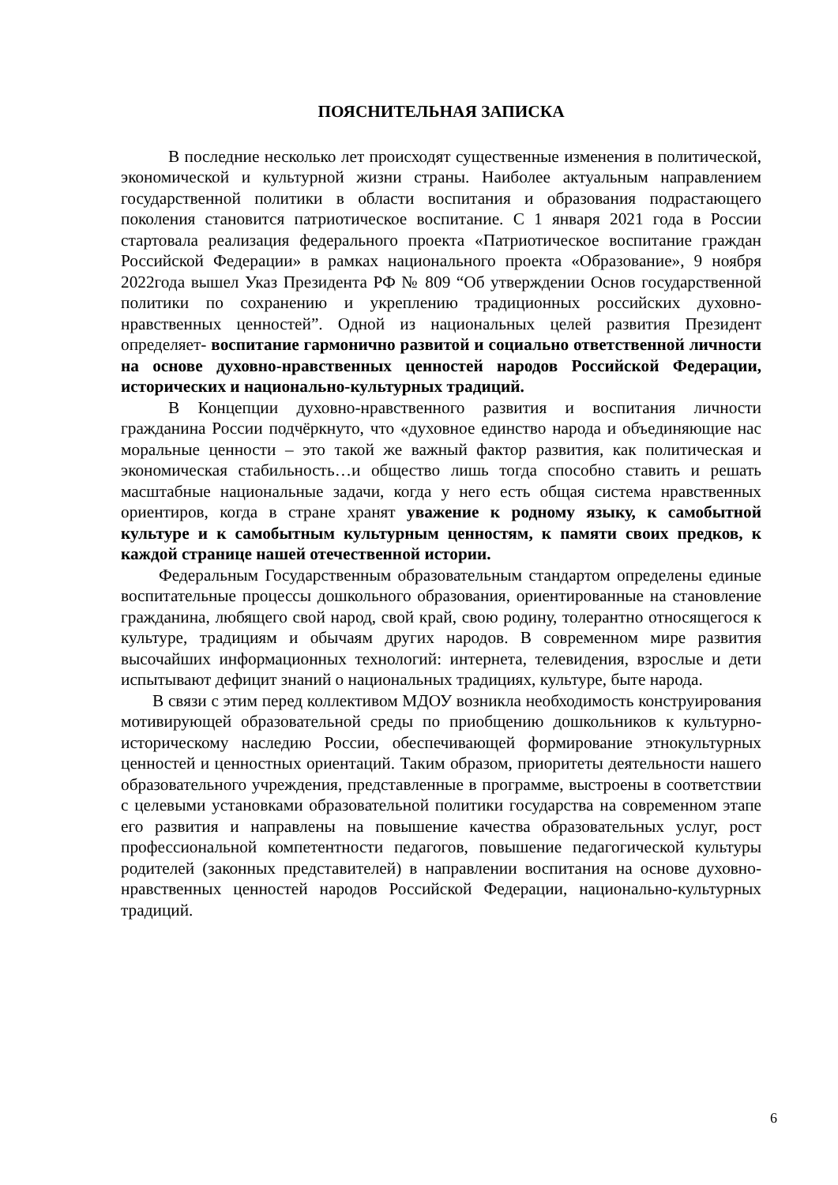ПОЯСНИТЕЛЬНАЯ ЗАПИСКА
В последние несколько лет происходят существенные изменения в политической, экономической и культурной жизни страны. Наиболее актуальным направлением государственной политики в области воспитания и образования подрастающего поколения становится патриотическое воспитание. С 1 января 2021 года в России стартовала реализация федерального проекта «Патриотическое воспитание граждан Российской Федерации» в рамках национального проекта «Образование», 9 ноября 2022года вышел Указ Президента РФ № 809 “Об утверждении Основ государственной политики по сохранению и укреплению традиционных российских духовно-нравственных ценностей”. Одной из национальных целей развития Президент определяет- воспитание гармонично развитой и социально ответственной личности на основе духовно-нравственных ценностей народов Российской Федерации, исторических и национально-культурных традиций.
В Концепции духовно-нравственного развития и воспитания личности гражданина России подчёркнуто, что «духовное единство народа и объединяющие нас моральные ценности – это такой же важный фактор развития, как политическая и экономическая стабильность…и общество лишь тогда способно ставить и решать масштабные национальные задачи, когда у него есть общая система нравственных ориентиров, когда в стране хранят уважение к родному языку, к самобытной культуре и к самобытным культурным ценностям, к памяти своих предков, к каждой странице нашей отечественной истории.
Федеральным Государственным образовательным стандартом определены единые воспитательные процессы дошкольного образования, ориентированные на становление гражданина, любящего свой народ, свой край, свою родину, толерантно относящегося к культуре, традициям и обычаям других народов. В современном мире развития высочайших информационных технологий: интернета, телевидения, взрослые и дети испытывают дефицит знаний о национальных традициях, культуре, быте народа.
В связи с этим перед коллективом МДОУ возникла необходимость конструирования мотивирующей образовательной среды по приобщению дошкольников к культурно-историческому наследию России, обеспечивающей формирование этнокультурных ценностей и ценностных ориентаций. Таким образом, приоритеты деятельности нашего образовательного учреждения, представленные в программе, выстроены в соответствии с целевыми установками образовательной политики государства на современном этапе его развития и направлены на повышение качества образовательных услуг, рост профессиональной компетентности педагогов, повышение педагогической культуры родителей (законных представителей) в направлении воспитания на основе духовно-нравственных ценностей народов Российской Федерации, национально-культурных традиций.
6